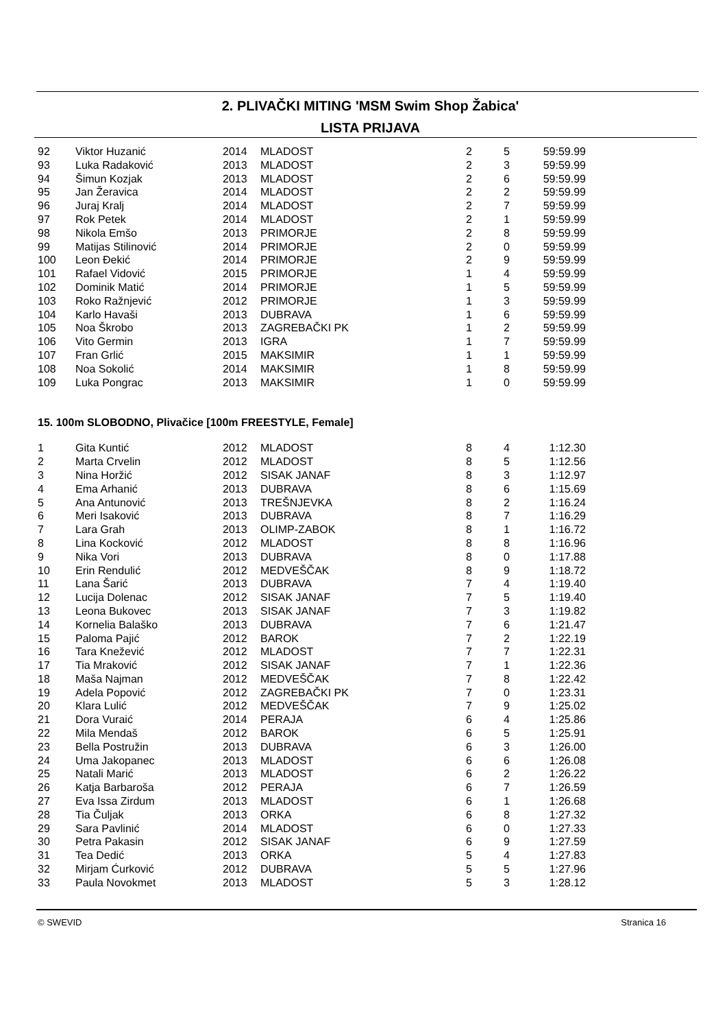2. PLIVAČKI MITING 'MSM Swim Shop Žabica'
LISTA PRIJAVA
| 92 | Viktor Huzanić | 2014 | MLADOST | 2 | 5 | 59:59.99 |
| 93 | Luka Radaković | 2013 | MLADOST | 2 | 3 | 59:59.99 |
| 94 | Šimun Kozjak | 2013 | MLADOST | 2 | 6 | 59:59.99 |
| 95 | Jan Žeravica | 2014 | MLADOST | 2 | 2 | 59:59.99 |
| 96 | Juraj Kralj | 2014 | MLADOST | 2 | 7 | 59:59.99 |
| 97 | Rok Petek | 2014 | MLADOST | 2 | 1 | 59:59.99 |
| 98 | Nikola Emšo | 2013 | PRIMORJE | 2 | 8 | 59:59.99 |
| 99 | Matijas Stilinović | 2014 | PRIMORJE | 2 | 0 | 59:59.99 |
| 100 | Leon Đekić | 2014 | PRIMORJE | 2 | 9 | 59:59.99 |
| 101 | Rafael Vidović | 2015 | PRIMORJE | 1 | 4 | 59:59.99 |
| 102 | Dominik Matić | 2014 | PRIMORJE | 1 | 5 | 59:59.99 |
| 103 | Roko Ražnjević | 2012 | PRIMORJE | 1 | 3 | 59:59.99 |
| 104 | Karlo Havaši | 2013 | DUBRAVA | 1 | 6 | 59:59.99 |
| 105 | Noa Škrobo | 2013 | ZAGREBAČKI PK | 1 | 2 | 59:59.99 |
| 106 | Vito Germin | 2013 | IGRA | 1 | 7 | 59:59.99 |
| 107 | Fran Grlić | 2015 | MAKSIMIR | 1 | 1 | 59:59.99 |
| 108 | Noa Sokolić | 2014 | MAKSIMIR | 1 | 8 | 59:59.99 |
| 109 | Luka Pongrac | 2013 | MAKSIMIR | 1 | 0 | 59:59.99 |
15. 100m SLOBODNO, Plivačice [100m FREESTYLE, Female]
| 1 | Gita Kuntić | 2012 | MLADOST | 8 | 4 | 1:12.30 |
| 2 | Marta Crvelin | 2012 | MLADOST | 8 | 5 | 1:12.56 |
| 3 | Nina Horžić | 2012 | SISAK JANAF | 8 | 3 | 1:12.97 |
| 4 | Ema Arhanić | 2013 | DUBRAVA | 8 | 6 | 1:15.69 |
| 5 | Ana Antunović | 2013 | TREŠNJEVKA | 8 | 2 | 1:16.24 |
| 6 | Meri Isaković | 2013 | DUBRAVA | 8 | 7 | 1:16.29 |
| 7 | Lara Grah | 2013 | OLIMP-ZABOK | 8 | 1 | 1:16.72 |
| 8 | Lina Kocković | 2012 | MLADOST | 8 | 8 | 1:16.96 |
| 9 | Nika Vori | 2013 | DUBRAVA | 8 | 0 | 1:17.88 |
| 10 | Erin Rendulić | 2012 | MEDVEŠČAK | 8 | 9 | 1:18.72 |
| 11 | Lana Šarić | 2013 | DUBRAVA | 7 | 4 | 1:19.40 |
| 12 | Lucija Dolenac | 2012 | SISAK JANAF | 7 | 5 | 1:19.40 |
| 13 | Leona Bukovec | 2013 | SISAK JANAF | 7 | 3 | 1:19.82 |
| 14 | Kornelia Balaško | 2013 | DUBRAVA | 7 | 6 | 1:21.47 |
| 15 | Paloma Pajić | 2012 | BAROK | 7 | 2 | 1:22.19 |
| 16 | Tara Knežević | 2012 | MLADOST | 7 | 7 | 1:22.31 |
| 17 | Tia Mraković | 2012 | SISAK JANAF | 7 | 1 | 1:22.36 |
| 18 | Maša Najman | 2012 | MEDVEŠČAK | 7 | 8 | 1:22.42 |
| 19 | Adela Popović | 2012 | ZAGREBAČKI PK | 7 | 0 | 1:23.31 |
| 20 | Klara Lulić | 2012 | MEDVEŠČAK | 7 | 9 | 1:25.02 |
| 21 | Dora Vuraić | 2014 | PERAJA | 6 | 4 | 1:25.86 |
| 22 | Mila Mendaš | 2012 | BAROK | 6 | 5 | 1:25.91 |
| 23 | Bella Postružin | 2013 | DUBRAVA | 6 | 3 | 1:26.00 |
| 24 | Uma Jakopanec | 2013 | MLADOST | 6 | 6 | 1:26.08 |
| 25 | Natali Marić | 2013 | MLADOST | 6 | 2 | 1:26.22 |
| 26 | Katja Barbaroša | 2012 | PERAJA | 6 | 7 | 1:26.59 |
| 27 | Eva Issa Zirdum | 2013 | MLADOST | 6 | 1 | 1:26.68 |
| 28 | Tia Čuljak | 2013 | ORKA | 6 | 8 | 1:27.32 |
| 29 | Sara Pavlinić | 2014 | MLADOST | 6 | 0 | 1:27.33 |
| 30 | Petra Pakasin | 2012 | SISAK JANAF | 6 | 9 | 1:27.59 |
| 31 | Tea Dedić | 2013 | ORKA | 5 | 4 | 1:27.83 |
| 32 | Mirjam Ćurković | 2012 | DUBRAVA | 5 | 5 | 1:27.96 |
| 33 | Paula Novokmet | 2013 | MLADOST | 5 | 3 | 1:28.12 |
© SWEVID Stranica 16